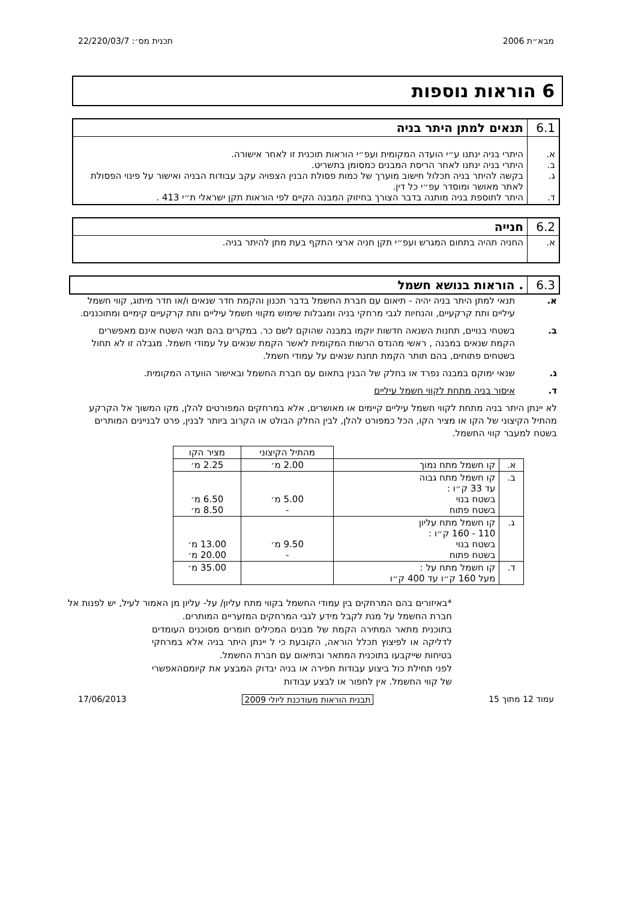מבא״ת 2006 תכנית מס׳: 22/220/03/7
6 הוראות נוספות
| 6.1 | תנאים למתן היתר בניה |
| א. ב. ג. ד. | היתרי בניה ינתנו ע״י הועדה המקומית ועפ״י הוראות תוכנית זו לאחר אישורה. היתרי בניה ינתנו לאחר הריסת המבנים כמסומן בתשריט. בקשה להיתר בניה תכלול חישוב מוערך של כמות פסולת הבנין הצפויה עקב עבודות הבניה ואישור על פינוי הפסולת לאתר מאושר ומוסדר עפ״י כל דין. היתר לתוספת בניה מותנה בדבר הצורך בחיזוק המבנה הקיים לפי הוראות תקן ישראלי ת״י 413 . |
| 6.2 | חנייה |
| א. | החניה תהיה בתחום המגרש ועפ״י תקן חניה ארצי התקף בעת מתן להיתר בניה. |
| 6.3 | . הוראות בנושא חשמל |
א. תנאי למתן היתר בניה יהיה - תיאום עם חברת החשמל בדבר תכנון והקמת חדר שנאים ו/או חדר מיתוג, קווי חשמל עיליים ותת קרקעיים, והנחיות לגבי מרחקי בניה ומגבלות שימוש מקווי חשמל עיליים ותת קרקעיים קימיים ומתוכננים.
ב. בשטחי בנויים, תחנות השנאה חדשות יוקמו במבנה שהוקם לשם כר. במקרים בהם תנאי השטח אינם מאפשרים הקמת שנאים במבנה , ראשי מהנדס הרשות המקומית לאשר הקמת שנאים על עמודי חשמל. מגבלה זו לא תחול בשטחים פתוחים, בהם תותר הקמת תחנת שנאים על עמודי חשמל.
ג. שנאי ימוקם במבנה נפרד או בחלק של הבנין בתאום עם חברת החשמל ובאישור הוועדה המקומית.
ד. איסור בניה מתחת לקווי חשמל עיליים
לא יינתן היתר בניה מתחת לקווי חשמל עיליים קיימים או מאושרים, אלא במרחקים המפורטים להלן, מקו המשוך אל הקרקע מהתיל הקיצוני של הקו או מציר הקו, הכל כמפורט להלן, לבין החלק הבולט או הקרוב ביותר לבנין, פרט לבניינים המותרים בשטח למעבר קווי החשמל.
| | | מהתיל הקיצוני | מציר הקו |
| --- | --- | --- | --- |
| א. | קו חשמל מתח נמוך | 2.00 מ׳ | 2.25 מ׳ |
| ב. | קו חשמל מתח גבוה עד 33 ק״ו : בשטח בנוי בשטח פתוח | 5.00 מ׳ - | 6.50 מ׳ 8.50 מ׳ |
| ג. | קו חשמל מתח עליון 110 - 160 ק״ו : בשטח בנוי בשטח פתוח | 9.50 מ׳ - | 13.00 מ׳ 20.00 מ׳ |
| ד. | קו חשמל מתח על : מעל 160 ק״ו עד 400 ק״ו | | 35.00 מ׳ |
*באיזורים בהם המרחקים בין עמודי החשמל בקווי מתח עליון/ על- עליון מן האמור לעיל, יש לפנות אל חברת החשמל על מנת לקבל מידע לגבי המרחקים המזעריים המותרים.
בתוכנית מתאר המתירה הקמת של מבנים המכילים חומרים מסוכנים העומדים לדליקה או לפיצוץ תכלל הוראה, הקובעת כי ל יינתן היתר בניה אלא במרחקי בטיחות שייקבעו בתוכנית המתאר ובתיאום עם חברת החשמל.
לפני תחילת כול ביצוע עבודות חפירה או בניה יבדוק המבצע את קיומםהאפשרי של קווי החשמל. אין לחפור או לבצע עבודות
עמוד 12 מתוך 15 תבנית הוראות מעודכנת ליולי 2009 17/06/2013